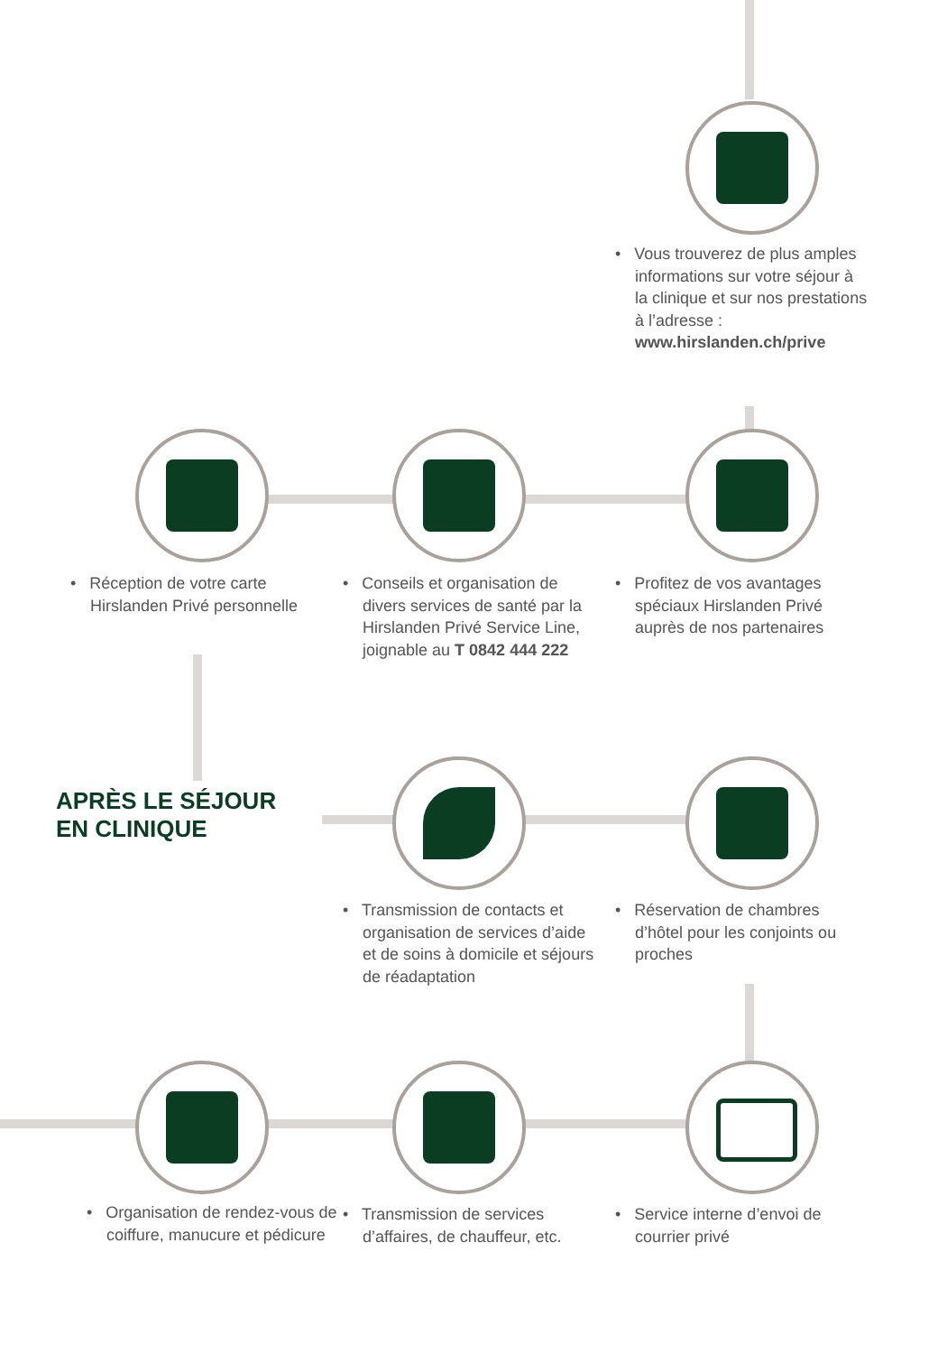• Vous trouverez de plus amples informations sur votre séjour à la clinique et sur nos prestations à l’adresse : www.hirslanden.ch/prive
• Réception de votre carte Hirslanden Privé personnelle
• Conseils et organisation de divers services de santé par la Hirslanden Privé Service Line, joignable au T 0842 444 222
• Profitez de vos avantages spéciaux Hirslanden Privé auprès de nos partenaires
APRÈS LE SÉJOUR
EN CLINIQUE
• Transmission de contacts et organisation de services d’aide et de soins à domicile et séjours de réadaptation
• Réservation de chambres d’hôtel pour les conjoints ou proches
• Organisation de rendez-vous de coiffure, manucure et pédicure
• Transmission de services d’affaires, de chauffeur, etc.
• Service interne d’envoi de courrier privé